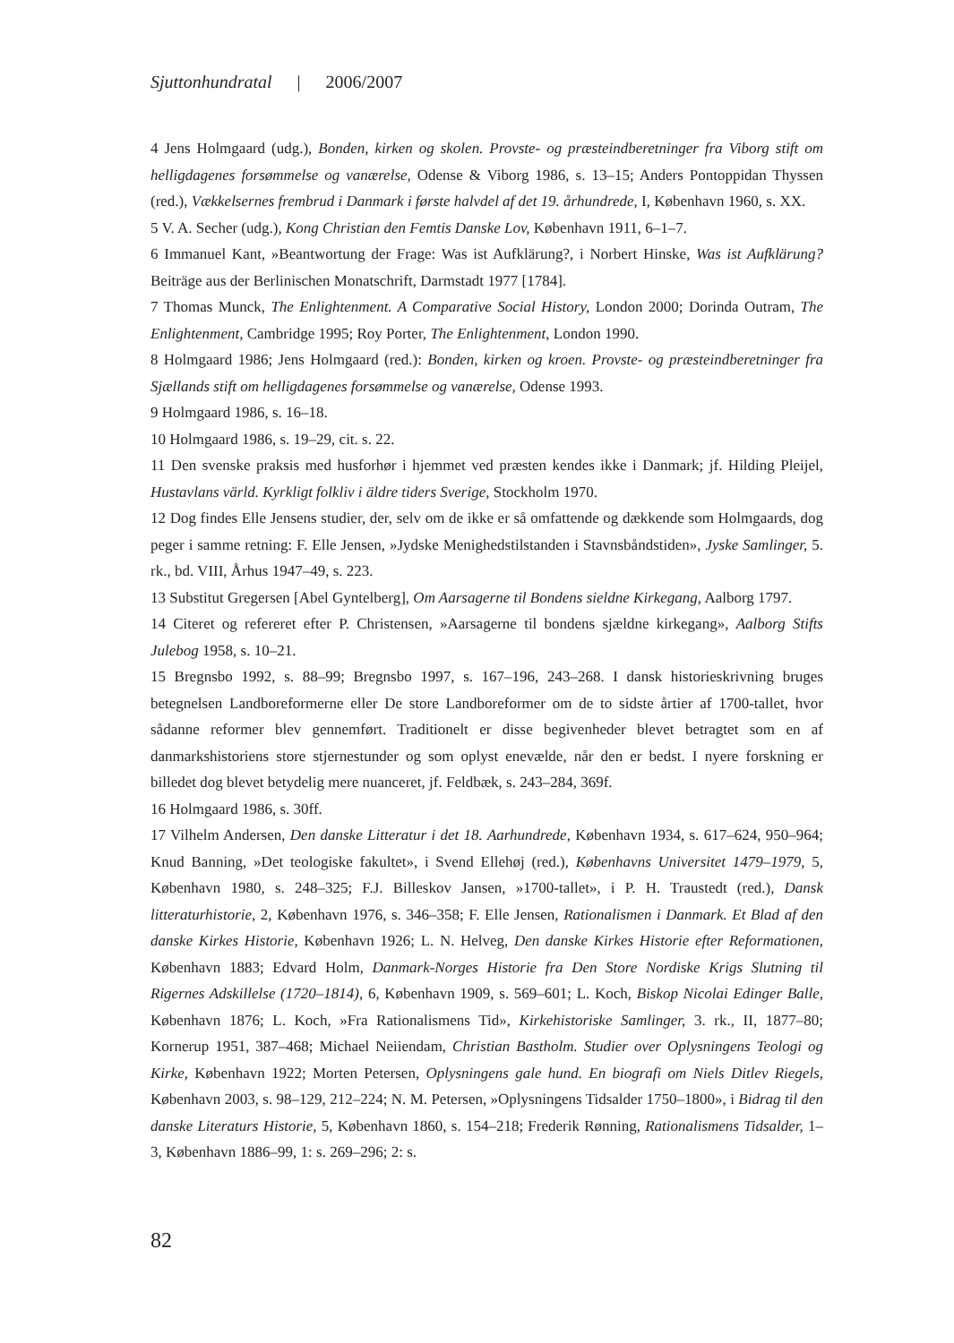Sjuttonhundratal | 2006/2007
4 Jens Holmgaard (udg.), Bonden, kirken og skolen. Provste- og præsteindberetninger fra Viborg stift om helligdagenes forsømmelse og vanærelse, Odense & Viborg 1986, s. 13–15; Anders Pontoppidan Thyssen (red.), Vækkelsernes frembrud i Danmark i første halvdel af det 19. århundrede, I, København 1960, s. XX.
5 V. A. Secher (udg.), Kong Christian den Femtis Danske Lov, København 1911, 6–1–7.
6 Immanuel Kant, »Beantwortung der Frage: Was ist Aufklärung?, i Norbert Hinske, Was ist Aufklärung? Beiträge aus der Berlinischen Monatschrift, Darmstadt 1977 [1784].
7 Thomas Munck, The Enlightenment. A Comparative Social History, London 2000; Dorinda Outram, The Enlightenment, Cambridge 1995; Roy Porter, The Enlightenment, London 1990.
8 Holmgaard 1986; Jens Holmgaard (red.): Bonden, kirken og kroen. Provste- og præsteindberetninger fra Sjællands stift om helligdagenes forsømmelse og vanærelse, Odense 1993.
9 Holmgaard 1986, s. 16–18.
10 Holmgaard 1986, s. 19–29, cit. s. 22.
11 Den svenske praksis med husforhør i hjemmet ved præsten kendes ikke i Danmark; jf. Hilding Pleijel, Hustavlans värld. Kyrkligt folkliv i äldre tiders Sverige, Stockholm 1970.
12 Dog findes Elle Jensens studier, der, selv om de ikke er så omfattende og dækkende som Holmgaards, dog peger i samme retning: F. Elle Jensen, »Jydske Menighedstilstanden i Stavnsbåndstiden», Jyske Samlinger, 5. rk., bd. VIII, Århus 1947–49, s. 223.
13 Substitut Gregersen [Abel Gyntelberg], Om Aarsagerne til Bondens sieldne Kirkegang, Aalborg 1797.
14 Citeret og refereret efter P. Christensen, »Aarsagerne til bondens sjældne kirkegang», Aalborg Stifts Julebog 1958, s. 10–21.
15 Bregnsbo 1992, s. 88–99; Bregnsbo 1997, s. 167–196, 243–268. I dansk historieskrivning bruges betegnelsen Landboreformerne eller De store Landboreformer om de to sidste årtier af 1700-tallet, hvor sådanne reformer blev gennemført. Traditionelt er disse begivenheder blevet betragtet som en af danmarkshistoriens store stjernestunder og som oplyst enevælde, når den er bedst. I nyere forskning er billedet dog blevet betydelig mere nuanceret, jf. Feldbæk, s. 243–284, 369f.
16 Holmgaard 1986, s. 30ff.
17 Vilhelm Andersen, Den danske Litteratur i det 18. Aarhundrede, København 1934, s. 617–624, 950–964; Knud Banning, »Det teologiske fakultet», i Svend Ellehøj (red.), Københavns Universitet 1479–1979, 5, København 1980, s. 248–325; F.J. Billeskov Jansen, »1700-tallet», i P. H. Traustedt (red.), Dansk litteraturhistorie, 2, København 1976, s. 346–358; F. Elle Jensen, Rationalismen i Danmark. Et Blad af den danske Kirkes Historie, København 1926; L. N. Helveg, Den danske Kirkes Historie efter Reformationen, København 1883; Edvard Holm, Danmark-Norges Historie fra Den Store Nordiske Krigs Slutning til Rigernes Adskillelse (1720–1814), 6, København 1909, s. 569–601; L. Koch, Biskop Nicolai Edinger Balle, København 1876; L. Koch, »Fra Rationalismens Tid», Kirkehistoriske Samlinger, 3. rk., II, 1877–80; Kornerup 1951, 387–468; Michael Neiiendam, Christian Bastholm. Studier over Oplysningens Teologi og Kirke, København 1922; Morten Petersen, Oplysningens gale hund. En biografi om Niels Ditlev Riegels, København 2003, s. 98–129, 212–224; N. M. Petersen, »Oplysningens Tidsalder 1750–1800», i Bidrag til den danske Literaturs Historie, 5, København 1860, s. 154–218; Frederik Rønning, Rationalismens Tidsalder, 1–3, København 1886–99, 1: s. 269–296; 2: s.
82